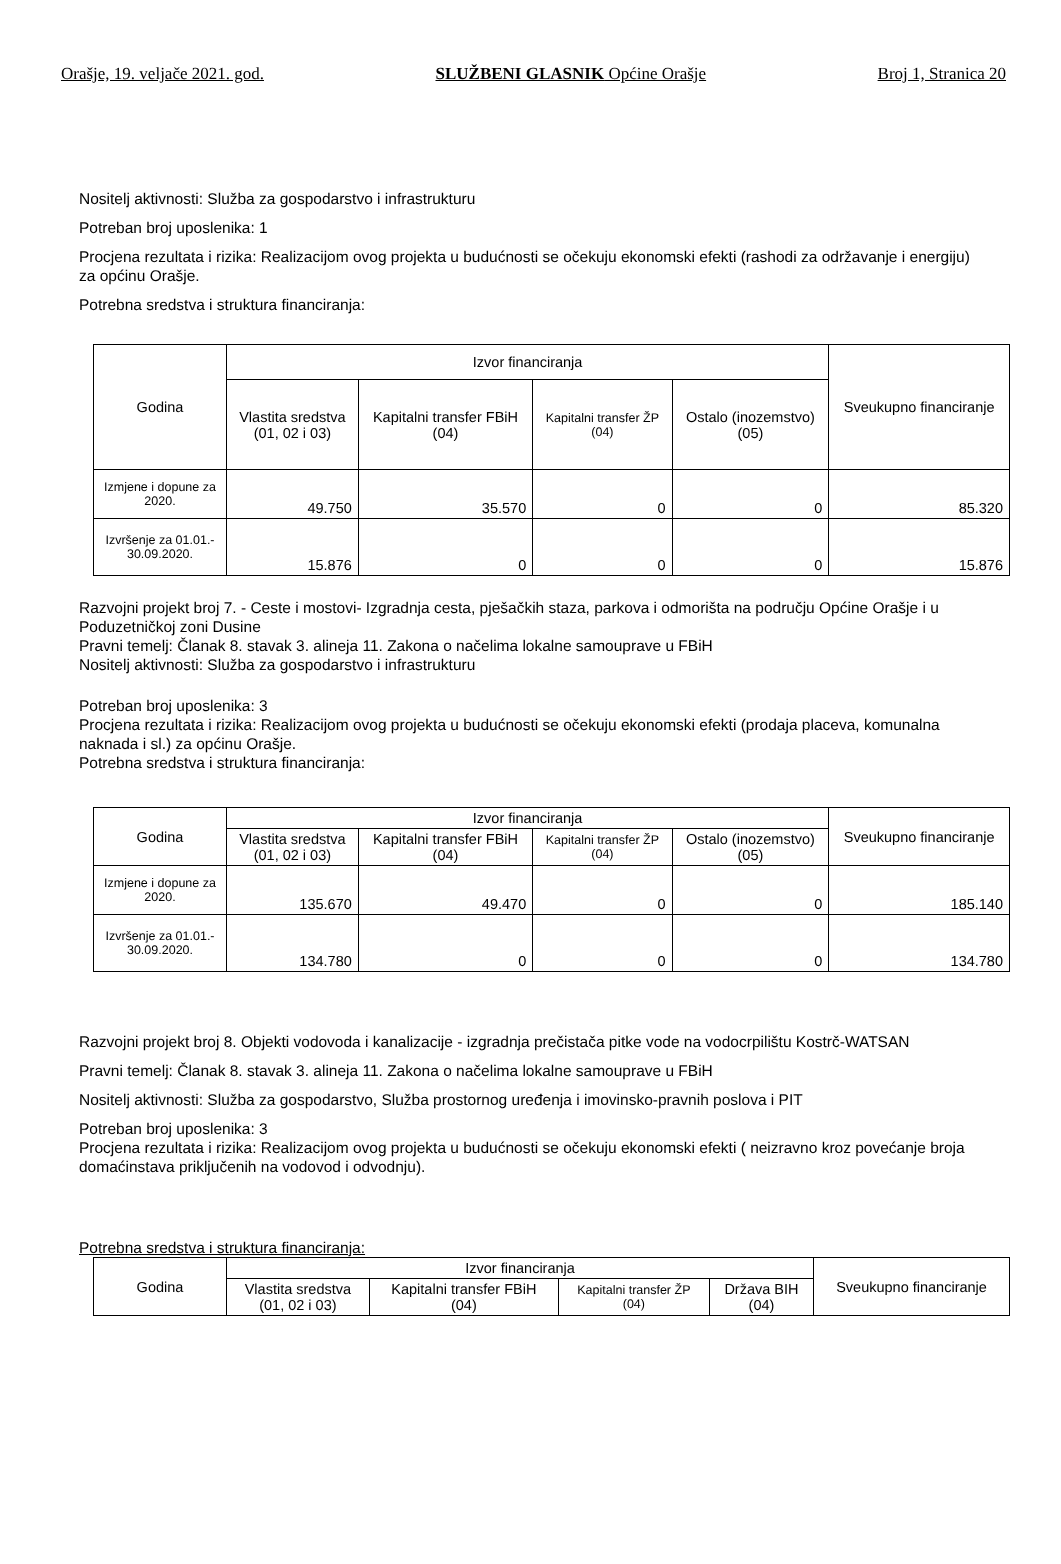Orašje, 19. veljače 2021. god. SLUŽBENI GLASNIK Općine Orašje Broj 1, Stranica 20
Nositelj aktivnosti: Služba za gospodarstvo i infrastrukturu
Potreban broj uposlenika: 1
Procjena rezultata i rizika: Realizacijom ovog projekta u budućnosti se očekuju ekonomski efekti (rashodi za održavanje i energiju) za općinu Orašje.
Potrebna sredstva i struktura financiranja:
| Godina | Izvor financiranja | | | | Sveukupno financiranje |
| --- | --- | --- | --- | --- | --- |
| | Vlastita sredstva (01, 02 i 03) | Kapitalni transfer FBiH (04) | Kapitalni transfer ŽP (04) | Ostalo (inozemstvo) (05) | |
| Izmjene i dopune za 2020. | 49.750 | 35.570 | 0 | 0 | 85.320 |
| Izvršenje za 01.01.- 30.09.2020. | 15.876 | 0 | 0 | 0 | 15.876 |
Razvojni projekt broj 7. - Ceste i mostovi- Izgradnja cesta, pješačkih staza, parkova i odmorišta na području Općine Orašje i u Poduzetničkoj zoni Dusine
Pravni temelj: Članak 8. stavak 3. alineja 11. Zakona o načelima lokalne samouprave u FBiH
Nositelj aktivnosti: Služba za gospodarstvo i infrastrukturu
Potreban broj uposlenika: 3
Procjena rezultata i rizika: Realizacijom ovog projekta u budućnosti se očekuju ekonomski efekti (prodaja placeva, komunalna naknada i sl.) za općinu Orašje.
Potrebna sredstva i struktura financiranja:
| Godina | Izvor financiranja | | | | Sveukupno financiranje |
| --- | --- | --- | --- | --- | --- |
| | Vlastita sredstva (01, 02 i 03) | Kapitalni transfer FBiH (04) | Kapitalni transfer ŽP (04) | Ostalo (inozemstvo) (05) | |
| Izmjene i dopune za 2020. | 135.670 | 49.470 | 0 | 0 | 185.140 |
| Izvršenje za 01.01.- 30.09.2020. | 134.780 | 0 | 0 | 0 | 134.780 |
Razvojni projekt broj 8. Objekti vodovoda i kanalizacije - izgradnja prečistača pitke vode na vodocrpilištu Kostrč-WATSAN
Pravni temelj: Članak 8. stavak 3. alineja 11. Zakona o načelima lokalne samouprave u FBiH
Nositelj aktivnosti: Služba za gospodarstvo, Služba prostornog uređenja i imovinsko-pravnih poslova i PIT
Potreban broj uposlenika: 3
Procjena rezultata i rizika: Realizacijom ovog projekta u budućnosti se očekuju ekonomski efekti ( neizravno kroz povećanje broja domaćinstava priključenih na vodovod i odvodnju).
Potrebna sredstva i struktura financiranja:
| Godina | Izvor financiranja | | | | Sveukupno financiranje |
| --- | --- | --- | --- | --- | --- |
| | Vlastita sredstva (01, 02 i 03) | Kapitalni transfer FBiH (04) | Kapitalni transfer ŽP (04) | Država BIH (04) | |